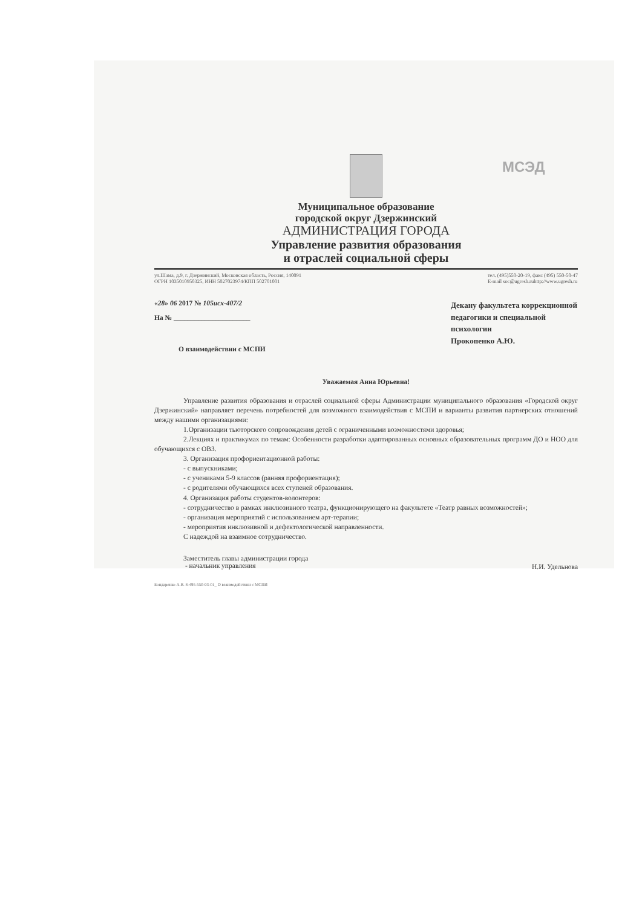МСЭД
Муниципальное образование
городской округ Дзержинский
АДМИНИСТРАЦИЯ ГОРОДА
Управление развития образования
и отраслей социальной сферы
ул.Шама, д.9, г. Дзержинский, Московская область, Россия, 140091
ОГРН 1035010950325, ИНН 5027023974/КПП 502701001
тел. (495)550-20-19, факс (495) 550-50-47
E-mail soc@ugresh.ruhttp://www.ugresh.ru
«28» 06 2017 № 105исх-407/2
На № ______________________
О взаимодействии с МСПИ
Декану факультета коррекционной педагогики и специальной психологии
Прокопенко А.Ю.
Уважаемая Анна Юрьевна!
Управление развития образования и отраслей социальной сферы Администрации муниципального образования «Городской округ Дзержинский» направляет перечень потребностей для возможного взаимодействия с МСПИ и варианты развития партнерских отношений между нашими организациями:
1.Организации тьюторского сопровождения детей с ограниченными возможностями здоровья;
2.Лекциях и практикумах по темам: Особенности разработки адаптированных основных образовательных программ ДО и НОО для обучающихся с ОВЗ.
3. Организация профориентационной работы:
- с выпускниками;
- с учениками 5-9 классов (ранняя профориентация);
- с родителями обучающихся всех ступеней образования.
4. Организация работы студентов-волонтеров:
- сотрудничество в рамках инклюзивного театра, функционирующего на факультете «Театр равных возможностей»;
- организация мероприятий с использованием арт-терапии;
- мероприятия инклюзивной и дефектологической направленности.
С надеждой на взаимное сотрудничество.
Заместитель главы администрации города
- начальник управления
Н.И. Удельнова
Бондаренко А.В. 8-495-550-03-01_ О взаимодействии с МСПИ